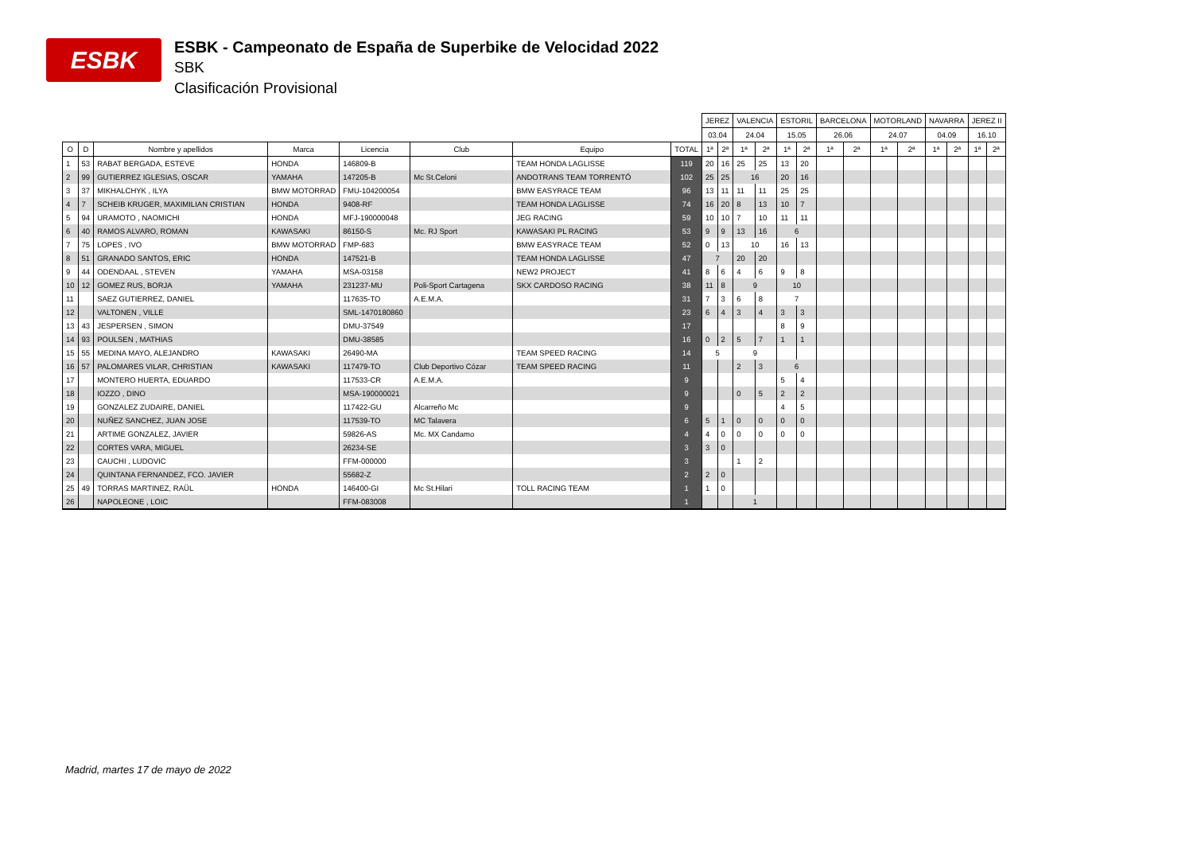ESBK
ESBK - Campeonato de España de Superbike de Velocidad 2022
SBK
Clasificación Provisional
| | | | | | | | | JEREZ | | VALENCIA | | ESTORIL | | BARCELONA | | MOTORLAND | | NAVARRA | | JEREZ II | |
| --- | --- | --- | --- | --- | --- | --- | --- | --- | --- | --- | --- | --- | --- | --- | --- | --- | --- | --- | --- | --- | --- |
| | | | | | | | | 03.04 | | 24.04 | | 15.05 | | 26.06 | | 24.07 | | 04.09 | | 16.10 | |
| O | D | Nombre y apellidos | Marca | Licencia | Club | Equipo | TOTAL | 1ª | 2ª | 1ª | 2ª | 1ª | 2ª | 1ª | 2ª | 1ª | 2ª | 1ª | 2ª | 1ª | 2ª |
| 1 | 53 | RABAT BERGADA, ESTEVE | HONDA | 146809-B | | TEAM HONDA LAGLISSE | 119 | 20 | 16 | 25 | 25 | 13 | 20 | | | | | | | | |
| 2 | 99 | GUTIERREZ IGLESIAS, OSCAR | YAMAHA | 147205-B | Mc St.Celoni | ANDOTRANS TEAM TORRENTÓ | 102 | 25 | 25 | 16 | | 20 | 16 | | | | | | | | |
| 3 | 37 | MIKHALCHYK , ILYA | BMW MOTORRAD | FMU-104200054 | | BMW EASYRACE TEAM | 96 | 13 | 11 | 11 | 11 | 25 | 25 | | | | | | | | |
| 4 | 7 | SCHEIB KRUGER, MAXIMILIAN CRISTIAN | HONDA | 9408-RF | | TEAM HONDA LAGLISSE | 74 | 16 | 20 | 8 | 13 | 10 | 7 | | | | | | | | |
| 5 | 94 | URAMOTO , NAOMICHI | HONDA | MFJ-190000048 | | JEG RACING | 59 | 10 | 10 | 7 | 10 | 11 | 11 | | | | | | | | |
| 6 | 40 | RAMOS ALVARO, ROMAN | KAWASAKI | 86150-S | Mc. RJ Sport | KAWASAKI PL RACING | 53 | 9 | 9 | 13 | 16 | 6 | | | | | | | | | |
| 7 | 75 | LOPES , IVO | BMW MOTORRAD | FMP-683 | | BMW EASYRACE TEAM | 52 | 0 | 13 | 10 | | 16 | 13 | | | | | | | | |
| 8 | 51 | GRANADO SANTOS, ERIC | HONDA | 147521-B | | TEAM HONDA LAGLISSE | 47 | 7 | | 20 | 20 | | | | | | | | | | |
| 9 | 44 | ODENDAAL , STEVEN | YAMAHA | MSA-03158 | | NEW2 PROJECT | 41 | 8 | 6 | 4 | 6 | 9 | 8 | | | | | | | | |
| 10 | 12 | GOMEZ RUS, BORJA | YAMAHA | 231237-MU | Poli-Sport Cartagena | SKX CARDOSO RACING | 38 | 11 | 8 | 9 | | 10 | | | | | | | | | |
| 11 | | SAEZ GUTIERREZ, DANIEL | | 117635-TO | A.E.M.A. | | 31 | 7 | 3 | 6 | 8 | 7 | | | | | | | | | |
| 12 | | VALTONEN , VILLE | | SML-1470180860 | | | 23 | 6 | 4 | 3 | 4 | 3 | 3 | | | | | | | | |
| 13 | 43 | JESPERSEN , SIMON | | DMU-37549 | | | 17 | | | | | 8 | 9 | | | | | | | | |
| 14 | 93 | POULSEN , MATHIAS | | DMU-38585 | | | 16 | 0 | 2 | 5 | 7 | 1 | 1 | | | | | | | | |
| 15 | 55 | MEDINA MAYO, ALEJANDRO | KAWASAKI | 26490-MA | | TEAM SPEED RACING | 14 | 5 | | 9 | | | | | | | | | | | |
| 16 | 57 | PALOMARES VILAR, CHRISTIAN | KAWASAKI | 117479-TO | Club Deportivo Cózar | TEAM SPEED RACING | 11 | | | 2 | 3 | 6 | | | | | | | | | |
| 17 | | MONTERO HUERTA, EDUARDO | | 117533-CR | A.E.M.A. | | 9 | | | | | 5 | 4 | | | | | | | | |
| 18 | | IOZZO , DINO | | MSA-190000021 | | | 9 | | | 0 | 5 | 2 | 2 | | | | | | | | |
| 19 | | GONZALEZ ZUDAIRE, DANIEL | | 117422-GU | Alcarreño Mc | | 9 | | | | | 4 | 5 | | | | | | | | |
| 20 | | NUÑEZ SANCHEZ, JUAN JOSE | | 117539-TO | MC Talavera | | 6 | 5 | 1 | 0 | 0 | 0 | 0 | | | | | | | | |
| 21 | | ARTIME GONZALEZ, JAVIER | | 59826-AS | Mc. MX Candamo | | 4 | 4 | 0 | 0 | 0 | 0 | 0 | | | | | | | | |
| 22 | | CORTES VARA, MIGUEL | | 26234-SE | | | 3 | 3 | 0 | | | | | | | | | | | | |
| 23 | | CAUCHI , LUDOVIC | | FFM-000000 | | | 3 | | | 1 | 2 | | | | | | | | | | |
| 24 | | QUINTANA FERNANDEZ, FCO. JAVIER | | 55682-Z | | | 2 | 2 | 0 | | | | | | | | | | | | |
| 25 | 49 | TORRAS MARTINEZ, RAÜL | HONDA | 146400-GI | Mc St.Hilari | TOLL RACING TEAM | 1 | 1 | 0 | | | | | | | | | | | | |
| 26 | | NAPOLEONE , LOIC | | FFM-083008 | | | 1 | | | 1 | | | | | | | | | | | |
Madrid, martes 17 de mayo de 2022